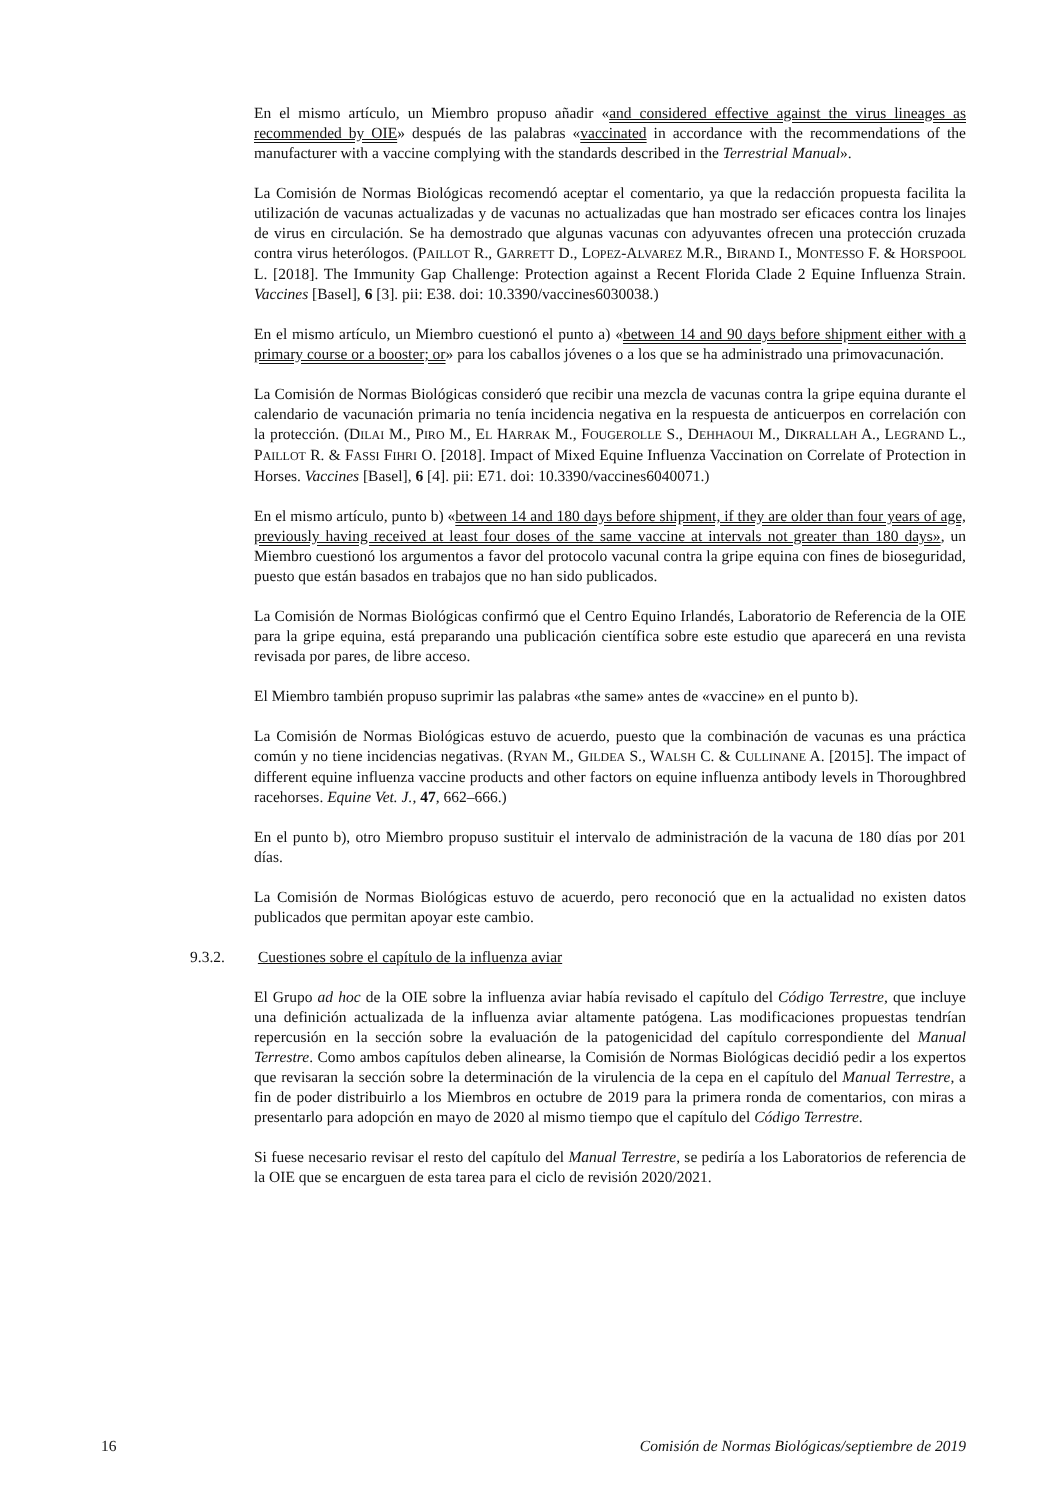En el mismo artículo, un Miembro propuso añadir «and considered effective against the virus lineages as recommended by OIE» después de las palabras «vaccinated in accordance with the recommendations of the manufacturer with a vaccine complying with the standards described in the Terrestrial Manual».
La Comisión de Normas Biológicas recomendó aceptar el comentario, ya que la redacción propuesta facilita la utilización de vacunas actualizadas y de vacunas no actualizadas que han mostrado ser eficaces contra los linajes de virus en circulación. Se ha demostrado que algunas vacunas con adyuvantes ofrecen una protección cruzada contra virus heterólogos. (PAILLOT R., GARRETT D., LOPEZ-ALVAREZ M.R., BIRAND I., MONTESSO F. & HORSPOOL L. [2018]. The Immunity Gap Challenge: Protection against a Recent Florida Clade 2 Equine Influenza Strain. Vaccines [Basel], 6 [3]. pii: E38. doi: 10.3390/vaccines6030038.)
En el mismo artículo, un Miembro cuestionó el punto a) «between 14 and 90 days before shipment either with a primary course or a booster; or» para los caballos jóvenes o a los que se ha administrado una primovacunación.
La Comisión de Normas Biológicas consideró que recibir una mezcla de vacunas contra la gripe equina durante el calendario de vacunación primaria no tenía incidencia negativa en la respuesta de anticuerpos en correlación con la protección. (DILAI M., PIRO M., EL HARRAK M., FOUGEROLLE S., DEHHAOUI M., DIKRALLAH A., LEGRAND L., PAILLOT R. & FASSI FIHRI O. [2018]. Impact of Mixed Equine Influenza Vaccination on Correlate of Protection in Horses. Vaccines [Basel], 6 [4]. pii: E71. doi: 10.3390/vaccines6040071.)
En el mismo artículo, punto b) «between 14 and 180 days before shipment, if they are older than four years of age, previously having received at least four doses of the same vaccine at intervals not greater than 180 days», un Miembro cuestionó los argumentos a favor del protocolo vacunal contra la gripe equina con fines de bioseguridad, puesto que están basados en trabajos que no han sido publicados.
La Comisión de Normas Biológicas confirmó que el Centro Equino Irlandés, Laboratorio de Referencia de la OIE para la gripe equina, está preparando una publicación científica sobre este estudio que aparecerá en una revista revisada por pares, de libre acceso.
El Miembro también propuso suprimir las palabras «the same» antes de «vaccine» en el punto b).
La Comisión de Normas Biológicas estuvo de acuerdo, puesto que la combinación de vacunas es una práctica común y no tiene incidencias negativas. (RYAN M., GILDEA S., WALSH C. & CULLINANE A. [2015]. The impact of different equine influenza vaccine products and other factors on equine influenza antibody levels in Thoroughbred racehorses. Equine Vet. J., 47, 662–666.)
En el punto b), otro Miembro propuso sustituir el intervalo de administración de la vacuna de 180 días por 201 días.
La Comisión de Normas Biológicas estuvo de acuerdo, pero reconoció que en la actualidad no existen datos publicados que permitan apoyar este cambio.
9.3.2. Cuestiones sobre el capítulo de la influenza aviar
El Grupo ad hoc de la OIE sobre la influenza aviar había revisado el capítulo del Código Terrestre, que incluye una definición actualizada de la influenza aviar altamente patógena. Las modificaciones propuestas tendrían repercusión en la sección sobre la evaluación de la patogenicidad del capítulo correspondiente del Manual Terrestre. Como ambos capítulos deben alinearse, la Comisión de Normas Biológicas decidió pedir a los expertos que revisaran la sección sobre la determinación de la virulencia de la cepa en el capítulo del Manual Terrestre, a fin de poder distribuirlo a los Miembros en octubre de 2019 para la primera ronda de comentarios, con miras a presentarlo para adopción en mayo de 2020 al mismo tiempo que el capítulo del Código Terrestre.
Si fuese necesario revisar el resto del capítulo del Manual Terrestre, se pediría a los Laboratorios de referencia de la OIE que se encarguen de esta tarea para el ciclo de revisión 2020/2021.
16 Comisión de Normas Biológicas/septiembre de 2019